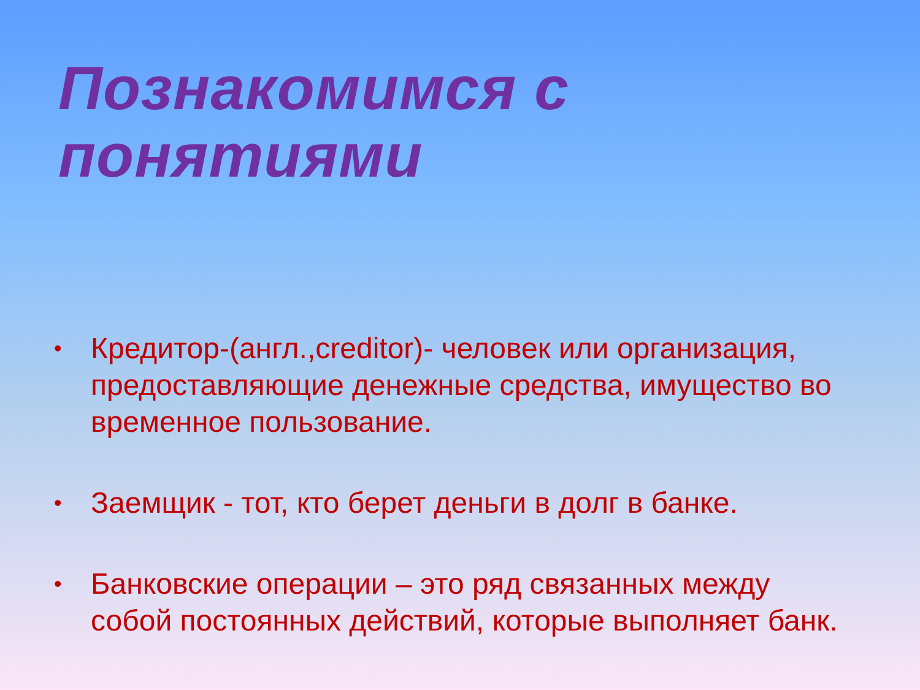Познакомимся с понятиями
• Кредитор-(англ.,creditor)- человек или организация, предоставляющие денежные средства, имущество во временное пользование.
• Заемщик - тот, кто берет деньги в долг в банке.
• Банковские операции – это ряд связанных между собой постоянных действий, которые выполняет банк.